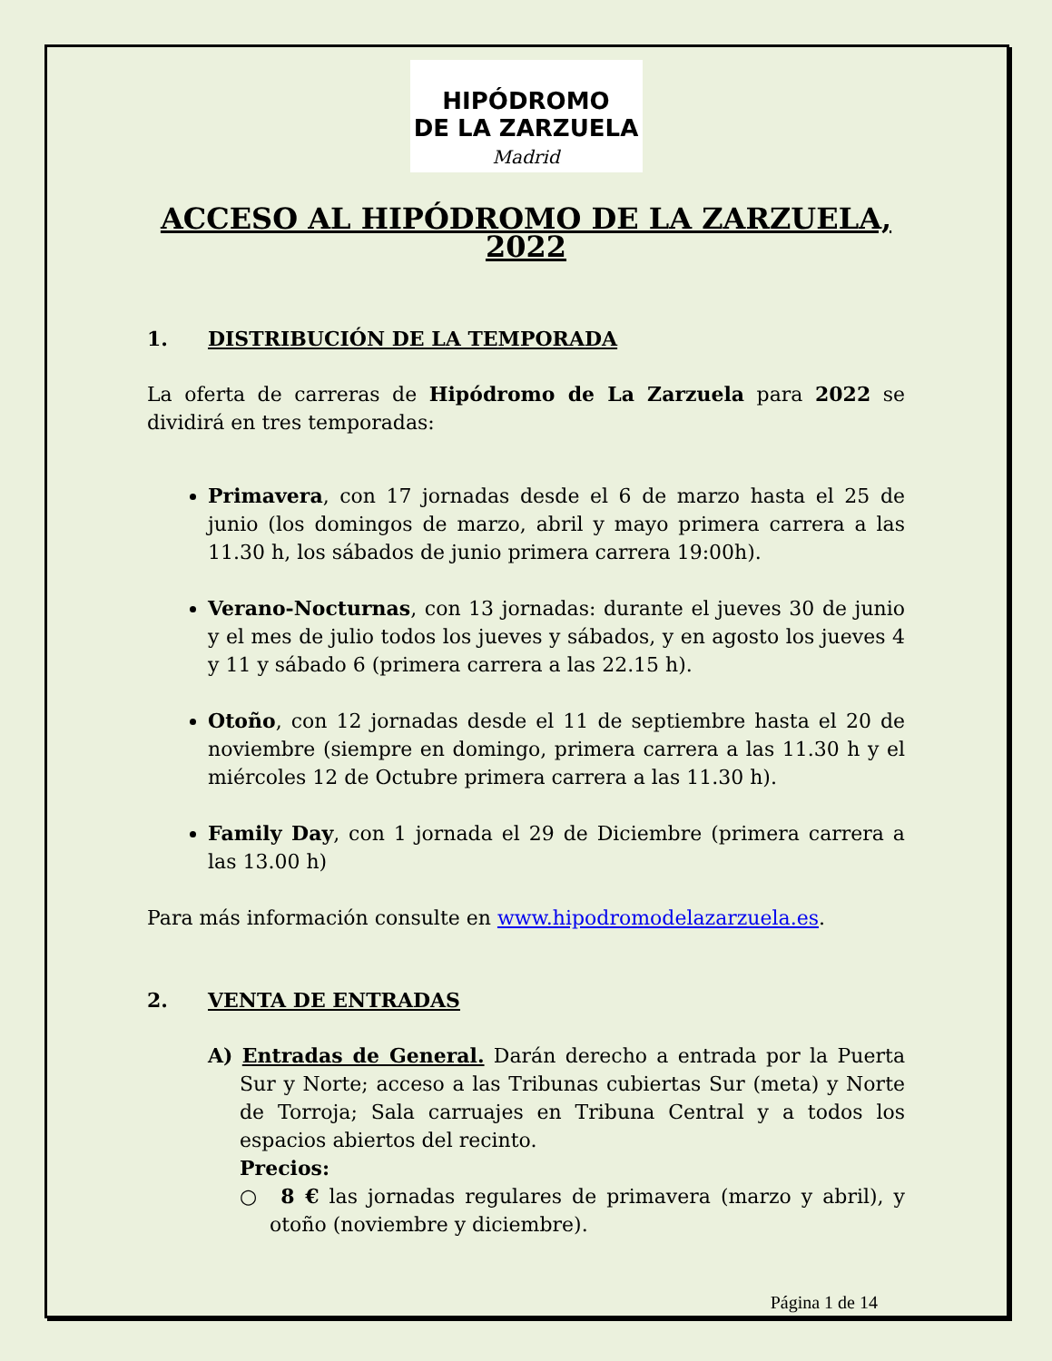HIPÓDROMO
DE LA ZARZUELA
Madrid
ACCESO AL HIPÓDROMO DE LA ZARZUELA, 2022
1. DISTRIBUCIÓN DE LA TEMPORADA
La oferta de carreras de Hipódromo de La Zarzuela para 2022 se dividirá en tres temporadas:
Primavera, con 17 jornadas desde el 6 de marzo hasta el 25 de junio (los domingos de marzo, abril y mayo primera carrera a las 11.30 h, los sábados de junio primera carrera 19:00h).
Verano-Nocturnas, con 13 jornadas: durante el jueves 30 de junio y el mes de julio todos los jueves y sábados, y en agosto los jueves 4 y 11 y sábado 6 (primera carrera a las 22.15 h).
Otoño, con 12 jornadas desde el 11 de septiembre hasta el 20 de noviembre (siempre en domingo, primera carrera a las 11.30 h y el miércoles 12 de Octubre primera carrera a las 11.30 h).
Family Day, con 1 jornada el 29 de Diciembre (primera carrera a las 13.00 h)
Para más información consulte en www.hipodromodelazarzuela.es.
2. VENTA DE ENTRADAS
A) Entradas de General. Darán derecho a entrada por la Puerta Sur y Norte; acceso a las Tribunas cubiertas Sur (meta) y Norte de Torroja; Sala carruajes en Tribuna Central y a todos los espacios abiertos del recinto.
Precios:
○ 8 € las jornadas regulares de primavera (marzo y abril), y otoño (noviembre y diciembre).
Página 1 de 14